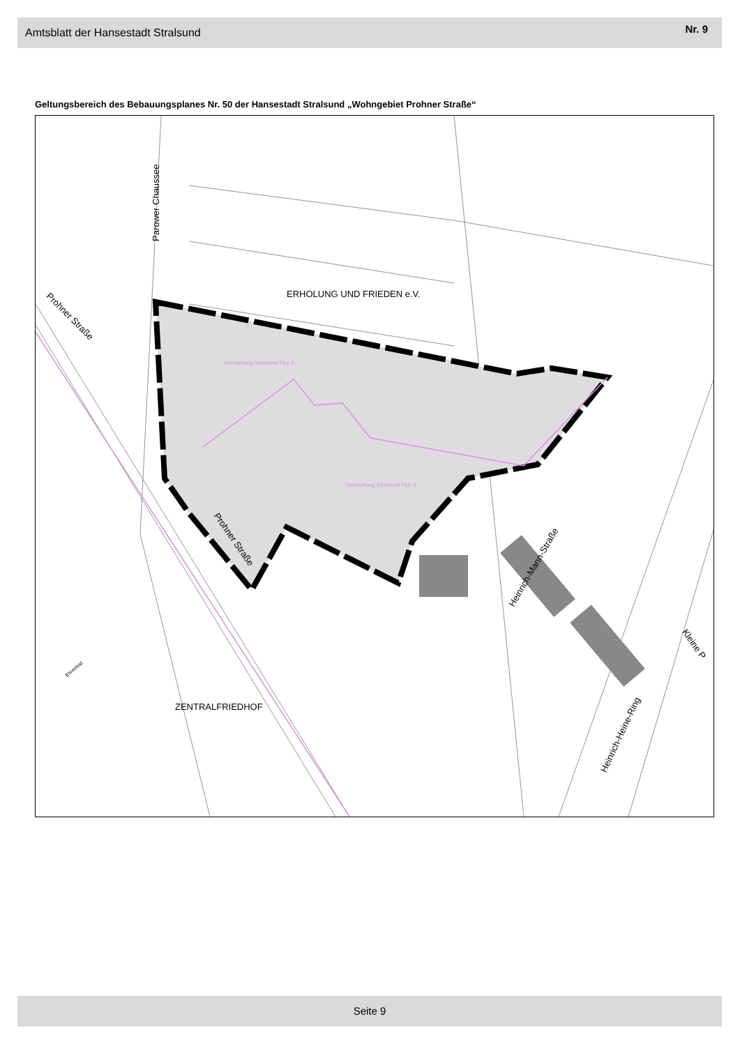Amtsblatt der Hansestadt Stralsund Nr. 9
Geltungsbereich des Bebauungsplanes Nr. 50 der Hansestadt Stralsund „Wohngebiet Prohner Straße“
ERHOLUNG UND FRIEDEN e.V.
ZENTRALFRIEDHOF
Gemarkung Stralsund Flur 2
Gemarkung Stralsund Flur 3
Parower Chaussee
Prohner Straße
Prohner Straße
Heinrich-Mann-Straße
Heinrich-Heine-Ring
Kleine P
Ehrenfeld
Seite 9